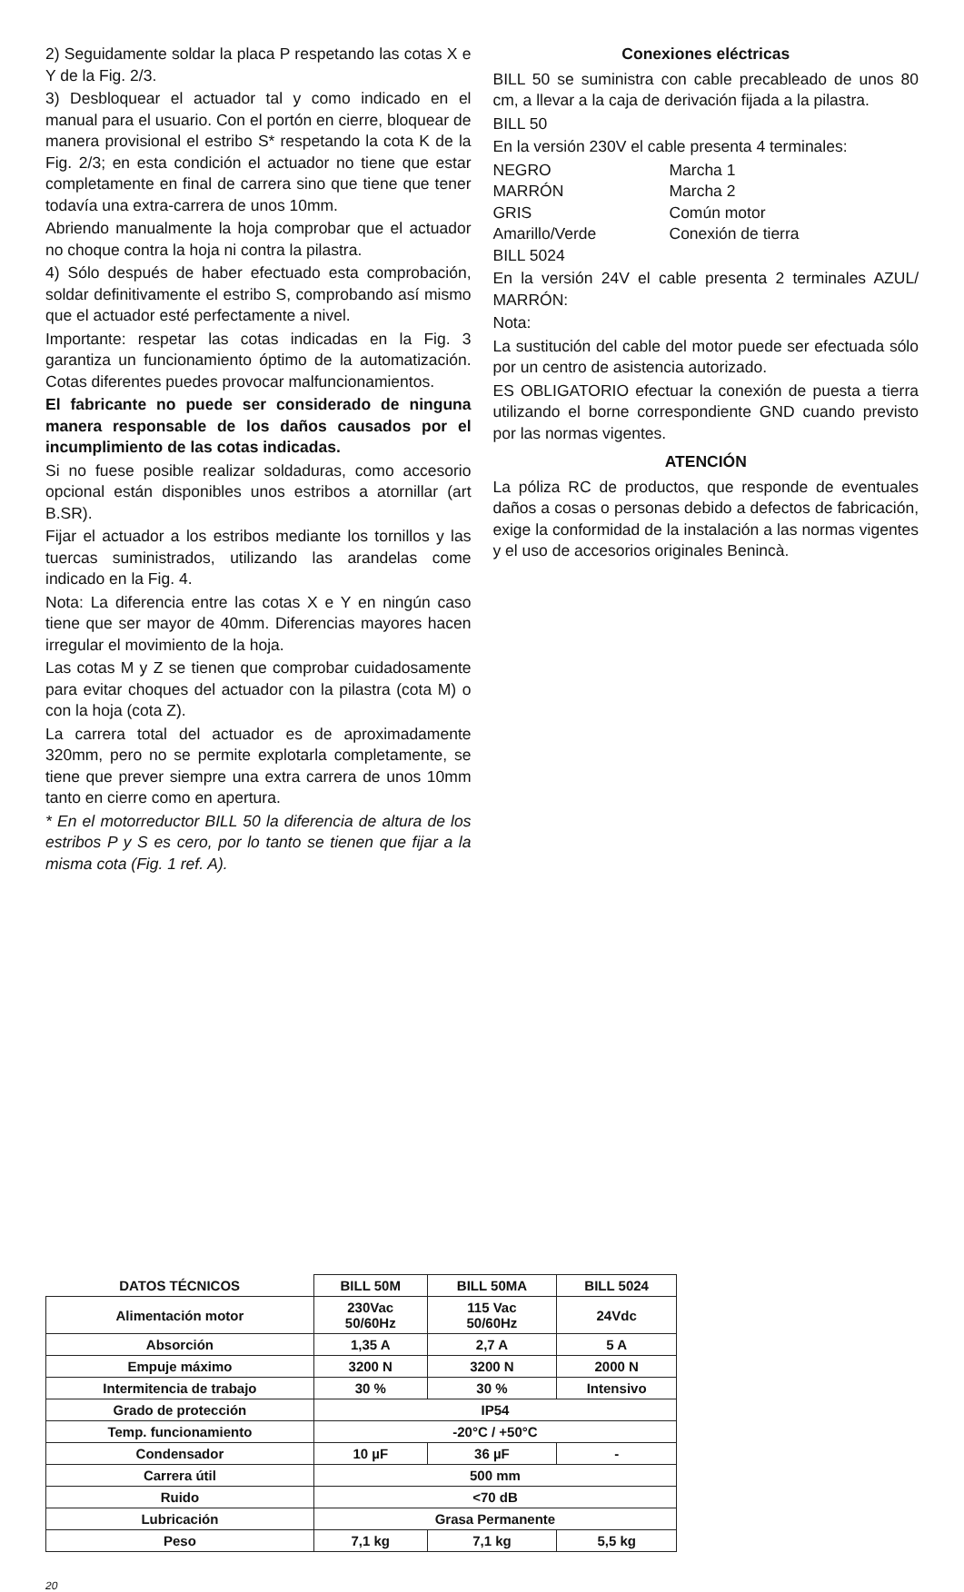2) Seguidamente soldar la placa P respetando las cotas X e Y de la Fig. 2/3.
3) Desbloquear el actuador tal y como indicado en el manual para el usuario. Con el portón en cierre, bloquear de manera provisional el estribo S* respetando la cota K de la Fig. 2/3; en esta condición el actuador no tiene que estar completamente en final de carrera sino que tiene que tener todavía una extra-carrera de unos 10mm.
Abriendo manualmente la hoja comprobar que el actuador no choque contra la hoja ni contra la pilastra.
4) Sólo después de haber efectuado esta comprobación, soldar definitivamente el estribo S, comprobando así mismo que el actuador esté perfectamente a nivel.
Importante: respetar las cotas indicadas en la Fig. 3 garantiza un funcionamiento óptimo de la automatización. Cotas diferentes puedes provocar malfuncionamientos.
El fabricante no puede ser considerado de ninguna manera responsable de los daños causados por el incumplimiento de las cotas indicadas.
Si no fuese posible realizar soldaduras, como accesorio opcional están disponibles unos estribos a atornillar (art B.SR).
Fijar el actuador a los estribos mediante los tornillos y las tuercas suministrados, utilizando las arandelas come indicado en la Fig. 4.
Nota: La diferencia entre las cotas X e Y en ningún caso tiene que ser mayor de 40mm. Diferencias mayores hacen irregular el movimiento de la hoja.
Las cotas M y Z se tienen que comprobar cuidadosamente para evitar choques del actuador con la pilastra (cota M) o con la hoja (cota Z).
La carrera total del actuador es de aproximadamente 320mm, pero no se permite explotarla completamente, se tiene que prever siempre una extra carrera de unos 10mm tanto en cierre como en apertura.
* En el motorreductor BILL 50 la diferencia de altura de los estribos P y S es cero, por lo tanto se tienen que fijar a la misma cota (Fig. 1 ref. A).
Conexiones eléctricas
BILL 50 se suministra con cable precableado de unos 80 cm, a llevar a la caja de derivación fijada a la pilastra.
BILL 50
En la versión 230V el cable presenta 4 terminales:
NEGRO Marcha 1 MARRÓN Marcha 2 GRIS Común motor Amarillo/Verde Conexión de tierra
BILL 5024
En la versión 24V el cable presenta 2 terminales AZUL/ MARRÓN:
Nota:
La sustitución del cable del motor puede ser efectuada sólo por un centro de asistencia autorizado.
ES OBLIGATORIO efectuar la conexión de puesta a tierra utilizando el borne correspondiente GND cuando previsto por las normas vigentes.
ATENCIÓN
La póliza RC de productos, que responde de eventuales daños a cosas o personas debido a defectos de fabricación, exige la conformidad de la instalación a las normas vigentes y el uso de accesorios originales Benincà.
| DATOS TÉCNICOS | BILL 50M | BILL 50MA | BILL 5024 |
| --- | --- | --- | --- |
| Alimentación motor | 230Vac 50/60Hz | 115 Vac 50/60Hz | 24Vdc |
| Absorción | 1,35 A | 2,7 A | 5 A |
| Empuje máximo | 3200 N | 3200 N | 2000 N |
| Intermitencia de trabajo | 30 % | 30 % | Intensivo |
| Grado de protección | IP54 | | |
| Temp. funcionamiento | -20°C / +50°C | | |
| Condensador | 10 µF | 36 µF | - |
| Carrera útil | 500 mm | | |
| Ruido | <70 dB | | |
| Lubricación | Grasa Permanente | | |
| Peso | 7,1 kg | 7,1 kg | 5,5 kg |
20